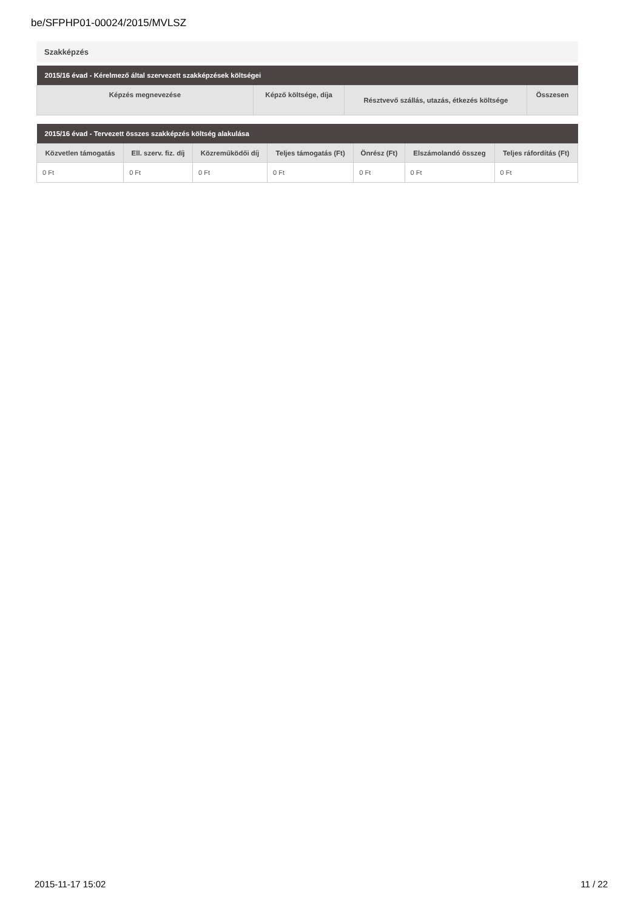be/SFPHP01-00024/2015/MVLSZ
Szakképzés
| 2015/16 évad - Kérelmező által szervezett szakképzések költségei | | | |
| --- | --- | --- | --- |
| Képzés megnevezése | Képző költsége, díja | Résztvevő szállás, utazás, étkezés költsége | Összesen |
| 2015/16 évad - Tervezett összes szakképzés költség alakulása | | | | | | |
| --- | --- | --- | --- | --- | --- | --- |
| Közvetlen támogatás | Ell. szerv. fiz. díj | Közreműködői díj | Teljes támogatás (Ft) | Önrész (Ft) | Elszámolandó összeg | Teljes ráfordítás (Ft) |
| 0 Ft | 0 Ft | 0 Ft | 0 Ft | 0 Ft | 0 Ft | 0 Ft |
2015-11-17 15:02 11 / 22